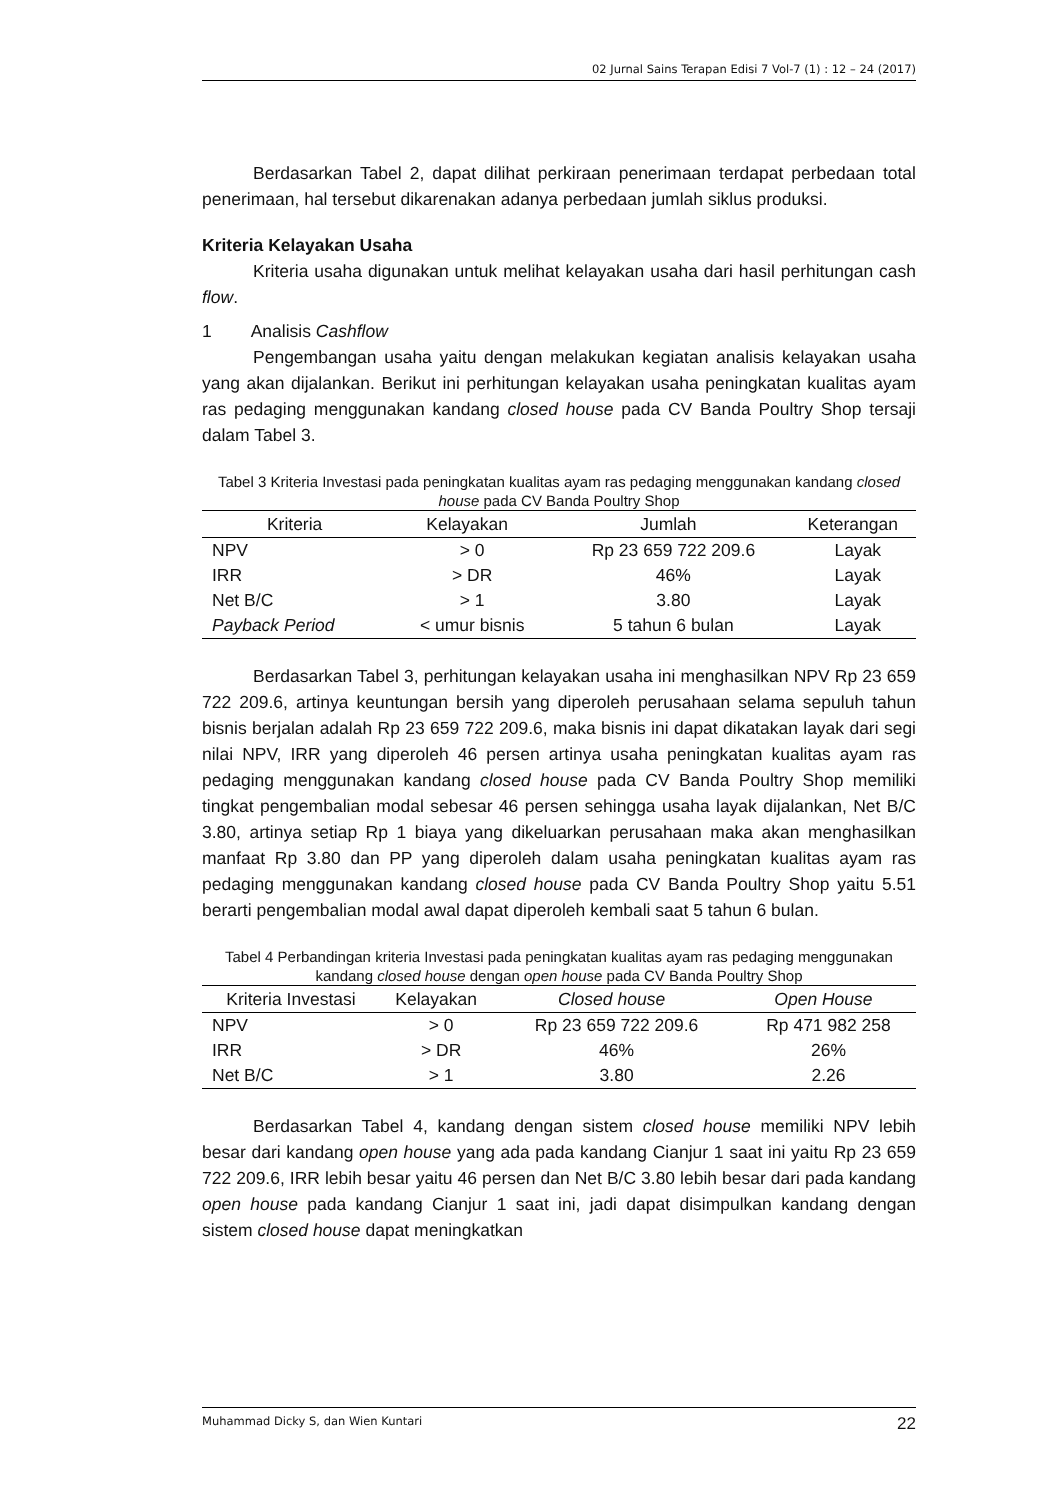02 Jurnal Sains Terapan Edisi 7 Vol-7 (1) : 12 – 24 (2017)
Berdasarkan Tabel 2, dapat dilihat perkiraan penerimaan terdapat perbedaan total penerimaan, hal tersebut dikarenakan adanya perbedaan jumlah siklus produksi.
Kriteria Kelayakan Usaha
Kriteria usaha digunakan untuk melihat kelayakan usaha dari hasil perhitungan cash flow.
1 Analisis Cashflow
Pengembangan usaha yaitu dengan melakukan kegiatan analisis kelayakan usaha yang akan dijalankan. Berikut ini perhitungan kelayakan usaha peningkatan kualitas ayam ras pedaging menggunakan kandang closed house pada CV Banda Poultry Shop tersaji dalam Tabel 3.
Tabel 3 Kriteria Investasi pada peningkatan kualitas ayam ras pedaging menggunakan kandang closed house pada CV Banda Poultry Shop
| Kriteria | Kelayakan | Jumlah | Keterangan |
| --- | --- | --- | --- |
| NPV | > 0 | Rp 23 659 722 209.6 | Layak |
| IRR | > DR | 46% | Layak |
| Net B/C | > 1 | 3.80 | Layak |
| Payback Period | < umur bisnis | 5 tahun 6 bulan | Layak |
Berdasarkan Tabel 3, perhitungan kelayakan usaha ini menghasilkan NPV Rp 23 659 722 209.6, artinya keuntungan bersih yang diperoleh perusahaan selama sepuluh tahun bisnis berjalan adalah Rp 23 659 722 209.6, maka bisnis ini dapat dikatakan layak dari segi nilai NPV, IRR yang diperoleh 46 persen artinya usaha peningkatan kualitas ayam ras pedaging menggunakan kandang closed house pada CV Banda Poultry Shop memiliki tingkat pengembalian modal sebesar 46 persen sehingga usaha layak dijalankan, Net B/C 3.80, artinya setiap Rp 1 biaya yang dikeluarkan perusahaan maka akan menghasilkan manfaat Rp 3.80 dan PP yang diperoleh dalam usaha peningkatan kualitas ayam ras pedaging menggunakan kandang closed house pada CV Banda Poultry Shop yaitu 5.51 berarti pengembalian modal awal dapat diperoleh kembali saat 5 tahun 6 bulan.
Tabel 4 Perbandingan kriteria Investasi pada peningkatan kualitas ayam ras pedaging menggunakan kandang closed house dengan open house pada CV Banda Poultry Shop
| Kriteria Investasi | Kelayakan | Closed house | Open House |
| --- | --- | --- | --- |
| NPV | > 0 | Rp 23 659 722 209.6 | Rp 471 982 258 |
| IRR | > DR | 46% | 26% |
| Net B/C | > 1 | 3.80 | 2.26 |
Berdasarkan Tabel 4, kandang dengan sistem closed house memiliki NPV lebih besar dari kandang open house yang ada pada kandang Cianjur 1 saat ini yaitu Rp 23 659 722 209.6, IRR lebih besar yaitu 46 persen dan Net B/C 3.80 lebih besar dari pada kandang open house pada kandang Cianjur 1 saat ini, jadi dapat disimpulkan kandang dengan sistem closed house dapat meningkatkan
Muhammad Dicky S, dan Wien Kuntari 22